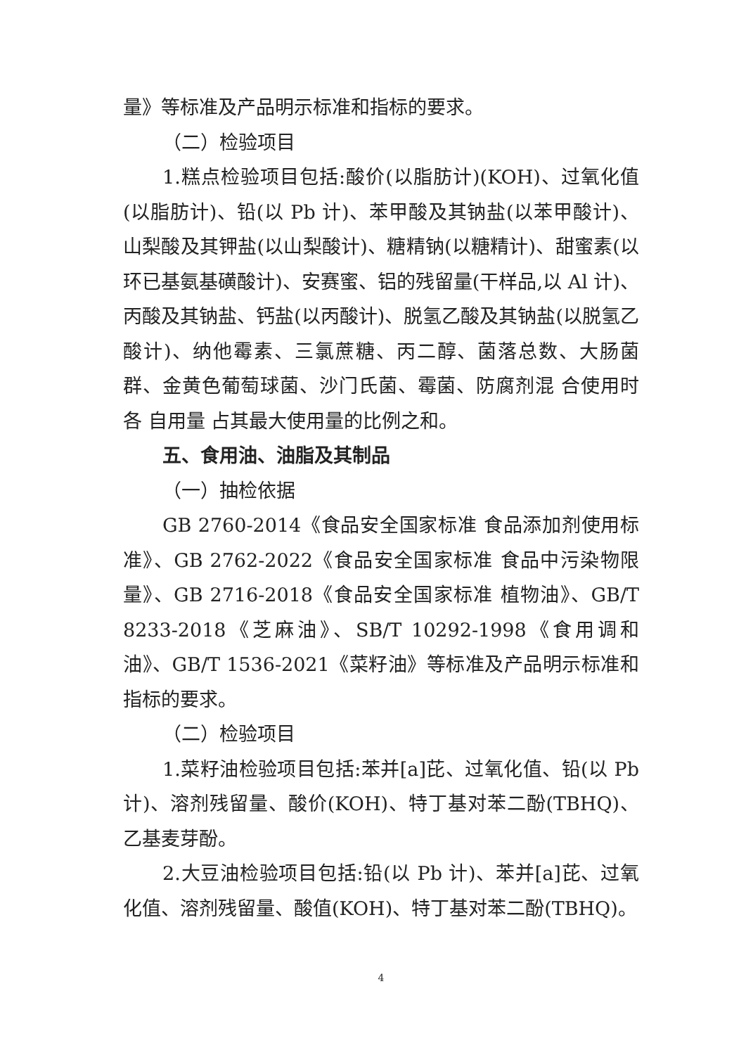量》等标准及产品明示标准和指标的要求。
（二）检验项目
1.糕点检验项目包括:酸价(以脂肪计)(KOH)、过氧化值(以脂肪计)、铅(以 Pb 计)、苯甲酸及其钠盐(以苯甲酸计)、山梨酸及其钾盐(以山梨酸计)、糖精钠(以糖精计)、甜蜜素(以环已基氨基磺酸计)、安赛蜜、铝的残留量(干样品,以 Al 计)、丙酸及其钠盐、钙盐(以丙酸计)、脱氢乙酸及其钠盐(以脱氢乙酸计)、纳他霉素、三氯蔗糖、丙二醇、菌落总数、大肠菌群、金黄色葡萄球菌、沙门氏菌、霉菌、防腐剂混 合使用时各 自用量 占其最大使用量的比例之和。
五、食用油、油脂及其制品
（一）抽检依据
GB 2760-2014《食品安全国家标准 食品添加剂使用标准》、GB 2762-2022《食品安全国家标准 食品中污染物限量》、GB 2716-2018《食品安全国家标准 植物油》、GB/T 8233-2018《芝麻油》、SB/T 10292-1998《食用调和油》、GB/T 1536-2021《菜籽油》等标准及产品明示标准和指标的要求。
（二）检验项目
1.菜籽油检验项目包括:苯并[a]芘、过氧化值、铅(以 Pb 计)、溶剂残留量、酸价(KOH)、特丁基对苯二酚(TBHQ)、乙基麦芽酚。
2.大豆油检验项目包括:铅(以 Pb 计)、苯并[a]芘、过氧化值、溶剂残留量、酸值(KOH)、特丁基对苯二酚(TBHQ)。
4